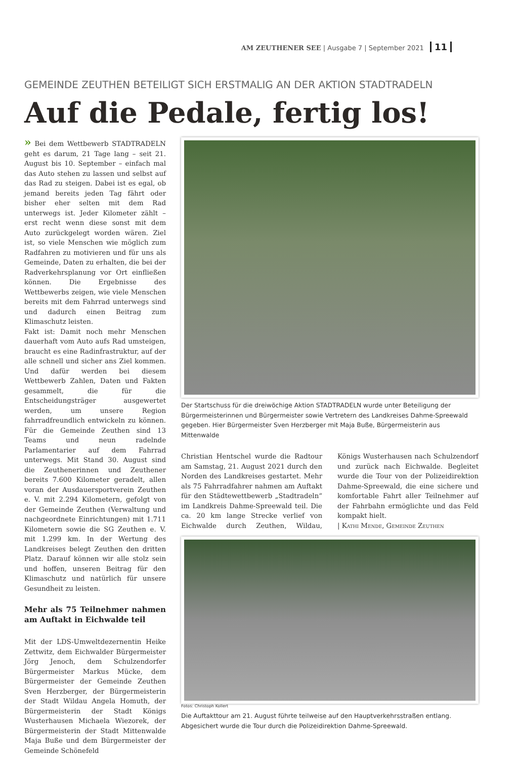AM ZEUTHENER SEE | Ausgabe 7 | September 2021 11
GEMEINDE ZEUTHEN BETEILIGT SICH ERSTMALIG AN DER AKTION STADTRADELN
Auf die Pedale, fertig los!
» Bei dem Wettbewerb STADTRADELN geht es darum, 21 Tage lang – seit 21. August bis 10. September – einfach mal das Auto stehen zu lassen und selbst auf das Rad zu steigen. Dabei ist es egal, ob jemand bereits jeden Tag fährt oder bisher eher selten mit dem Rad unterwegs ist. Jeder Kilometer zählt – erst recht wenn diese sonst mit dem Auto zurückgelegt worden wären. Ziel ist, so viele Menschen wie möglich zum Radfahren zu motivieren und für uns als Gemeinde, Daten zu erhalten, die bei der Radverkehrsplanung vor Ort einfließen können. Die Ergebnisse des Wettbewerbs zeigen, wie viele Menschen bereits mit dem Fahrrad unterwegs sind und dadurch einen Beitrag zum Klimaschutz leisten.
Fakt ist: Damit noch mehr Menschen dauerhaft vom Auto aufs Rad umsteigen, braucht es eine Radinfrastruktur, auf der alle schnell und sicher ans Ziel kommen. Und dafür werden bei diesem Wettbewerb Zahlen, Daten und Fakten gesammelt, die für die Entscheidungsträger ausgewertet werden, um unsere Region fahrradfreundlich entwickeln zu können. Für die Gemeinde Zeuthen sind 13 Teams und neun radelnde Parlamentarier auf dem Fahrrad unterwegs. Mit Stand 30. August sind die Zeuthenerinnen und Zeuthener bereits 7.600 Kilometer geradelt, allen voran der Ausdauersportverein Zeuthen e. V. mit 2.294 Kilometern, gefolgt von der Gemeinde Zeuthen (Verwaltung und nachgeordnete Einrichtungen) mit 1.711 Kilometern sowie die SG Zeuthen e. V. mit 1.299 km. In der Wertung des Landkreises belegt Zeuthen den dritten Platz. Darauf können wir alle stolz sein und hoffen, unseren Beitrag für den Klimaschutz und natürlich für unsere Gesundheit zu leisten.
Mehr als 75 Teilnehmer nahmen am Auftakt in Eichwalde teil
Mit der LDS-Umweltdezernentin Heike Zettwitz, dem Eichwalder Bürgermeister Jörg Jenoch, dem Schulzendorfer Bürgermeister Markus Mücke, dem Bürgermeister der Gemeinde Zeuthen Sven Herzberger, der Bürgermeisterin der Stadt Wildau Angela Homuth, der Bürgermeisterin der Stadt Königs Wusterhausen Michaela Wiezorek, der Bürgermeisterin der Stadt Mittenwalde Maja Buße und dem Bürgermeister der Gemeinde Schönefeld
Der Startschuss für die dreiwöchige Aktion STADTRADELN wurde unter Beteiligung der Bürgermeisterinnen und Bürgermeister sowie Vertretern des Landkreises Dahme-Spreewald gegeben. Hier Bürgermeister Sven Herzberger mit Maja Buße, Bürgermeisterin aus Mittenwalde
Christian Hentschel wurde die Radtour am Samstag, 21. August 2021 durch den Norden des Landkreises gestartet. Mehr als 75 Fahrradfahrer nahmen am Auftakt für den Städtewettbewerb „Stadtradeln“ im Landkreis Dahme-Spreewald teil. Die ca. 20 km lange Strecke verlief von Eichwalde durch Zeuthen, Wildau, Königs Wusterhausen nach Schulzendorf und zurück nach Eichwalde. Begleitet wurde die Tour von der Polizeidirektion Dahme-Spreewald, die eine sichere und komfortable Fahrt aller Teilnehmer auf der Fahrbahn ermöglichte und das Feld kompakt hielt.
| Kathi Mende, Gemeinde Zeuthen
Fotos: Christoph Kollert
Die Auftakttour am 21. August führte teilweise auf den Hauptverkehrsstraßen entlang. Abgesichert wurde die Tour durch die Polizeidirektion Dahme-Spreewald.